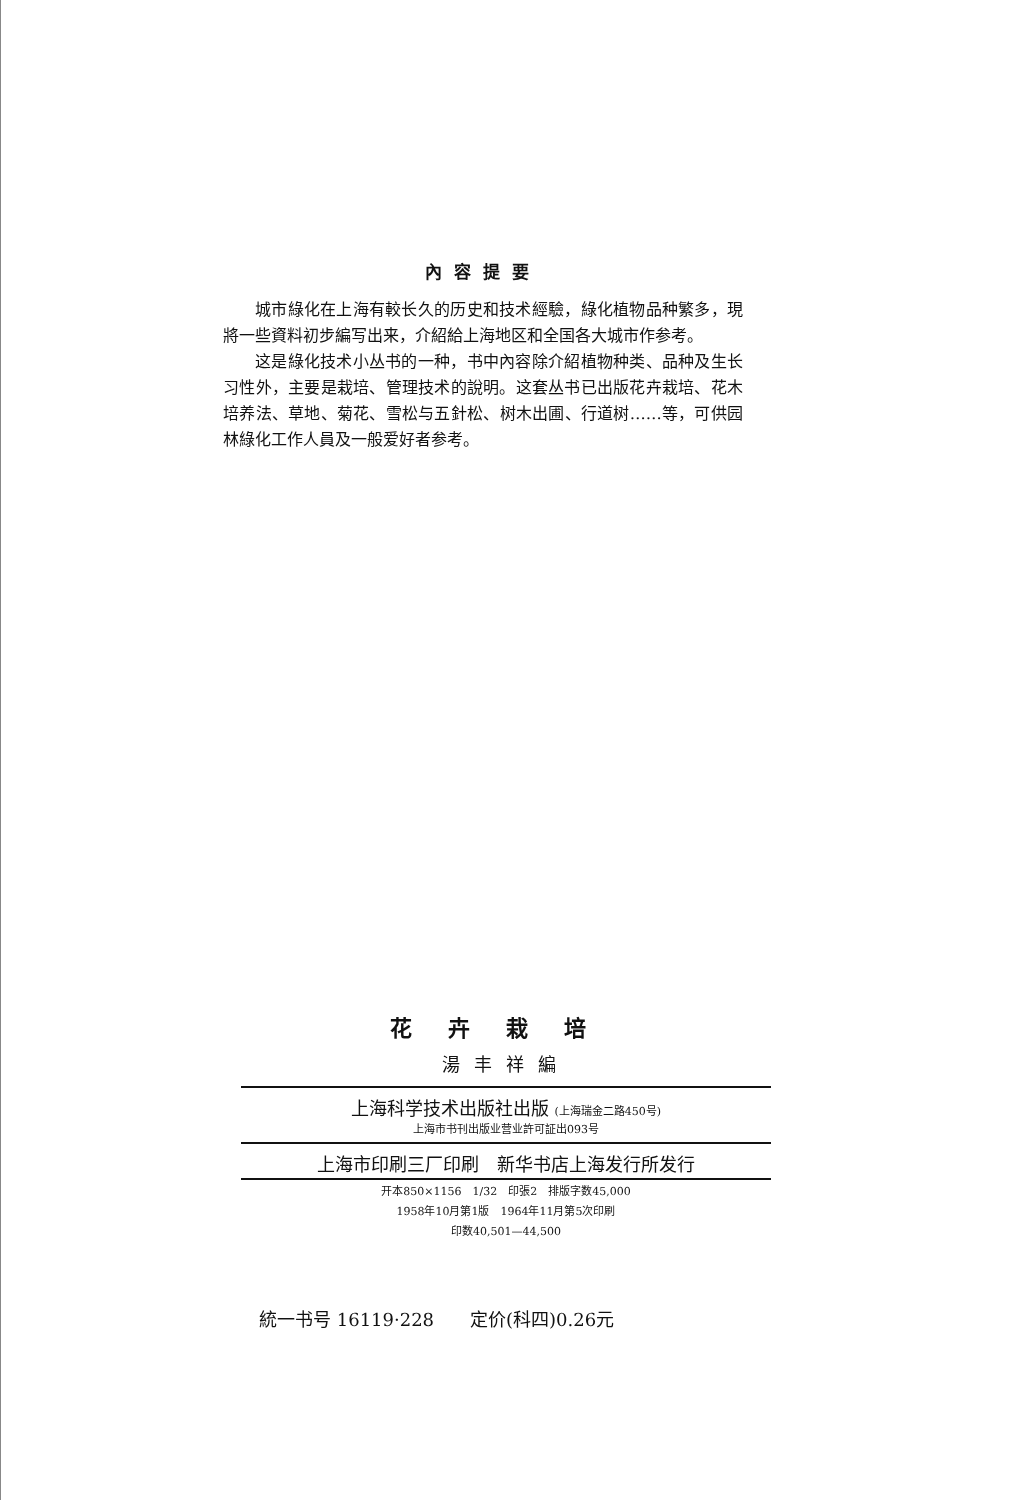內容提要
城市綠化在上海有較长久的历史和技术經驗，綠化植物品种繁多，現將一些資料初步編写出来，介紹給上海地区和全国各大城市作参考。
这是綠化技术小丛书的一种，书中內容除介紹植物种类、品种及生长习性外，主要是栽培、管理技术的說明。这套丛书已出版花卉栽培、花木培养法、草地、菊花、雪松与五針松、树木出圃、行道树……等，可供园林綠化工作人員及一般爱好者参考。
花卉栽培
湯丰祥編
上海科学技术出版社出版 (上海瑞金二路450号)
上海市书刊出版业营业許可証出093号
上海市印刷三厂印刷　新华书店上海发行所发行
开本850×1156　1/32　印張2　排版字数45,000
1958年10月第1版　1964年11月第5次印刷
印数40,501—44,500
統一书号 16119·228　　定价(科四)0.26元